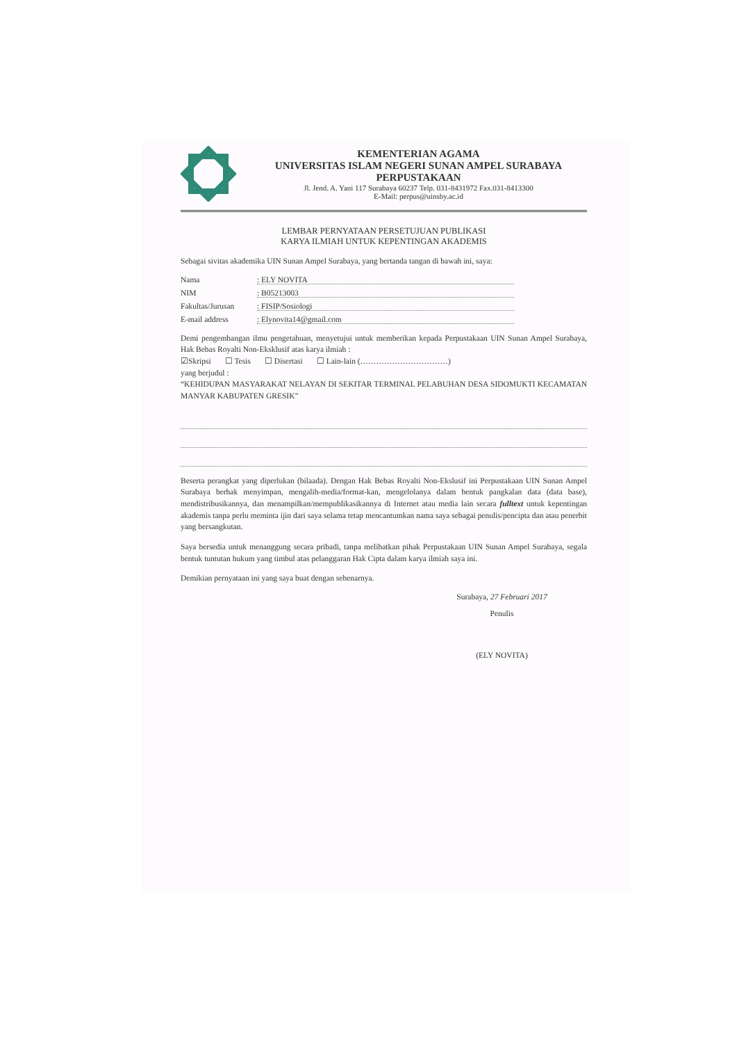KEMENTERIAN AGAMA
UNIVERSITAS ISLAM NEGERI SUNAN AMPEL SURABAYA
PERPUSTAKAAN
Jl. Jend. A. Yani 117 Surabaya 60237 Telp. 031-8431972 Fax.031-8413300
E-Mail: perpus@uinsby.ac.id
LEMBAR PERNYATAAN PERSETUJUAN PUBLIKASI
KARYA ILMIAH UNTUK KEPENTINGAN AKADEMIS
Sebagai sivitas akademika UIN Sunan Ampel Surabaya, yang bertanda tangan di bawah ini, saya:
Nama: ELY NOVITA
NIM: B05213003
Fakultas/Jurusan: FISIP/Sosiologi
E-mail address: Elynovita14@gmail.com
Demi pengembangan ilmu pengetahuan, menyetujui untuk memberikan kepada Perpustakaan UIN Sunan Ampel Surabaya, Hak Bebas Royalti Non-Eksklusif atas karya ilmiah :
☑Skripsi ☐ Tesis ☐ Disertasi ☐ Lain-lain (……………………………)
yang berjudul :
“KEHIDUPAN MASYARAKAT NELAYAN DI SEKITAR TERMINAL PELABUHAN DESA SIDOMUKTI KECAMATAN MANYAR KABUPATEN GRESIK”
Beserta perangkat yang diperlukan (bilaada). Dengan Hak Bebas Royalti Non-Ekslusif ini Perpustakaan UIN Sunan Ampel Surabaya berhak menyimpan, mengalih-media/format-kan, mengelolanya dalam bentuk pangkalan data (data base), mendistribusikannya, dan menampilkan/mempublikasikannya di Internet atau media lain secara fulltext untuk kepentingan akademis tanpa perlu meminta ijin dari saya selama tetap mencantumkan nama saya sebagai penulis/pencipta dan atau penerbit yang bersangkutan.
Saya bersedia untuk menanggung secara pribadi, tanpa melibatkan pihak Perpustakaan UIN Sunan Ampel Surabaya, segala bentuk tuntutan hukum yang timbul atas pelanggaran Hak Cipta dalam karya ilmiah saya ini.
Demikian pernyataan ini yang saya buat dengan sebenarnya.
Surabaya, 27 Februari 2017
Penulis
(ELY NOVITA)